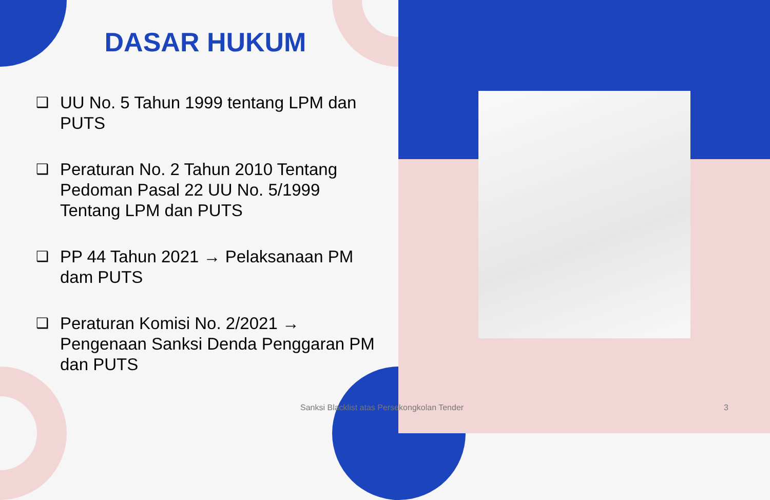DASAR HUKUM
❑ UU No. 5 Tahun 1999 tentang LPM dan PUTS
❑ Peraturan No. 2 Tahun 2010 Tentang Pedoman Pasal 22 UU No. 5/1999 Tentang LPM dan PUTS
❑ PP 44 Tahun 2021 → Pelaksanaan PM dam PUTS
❑ Peraturan Komisi No. 2/2021 → Pengenaan Sanksi Denda Penggaran PM dan PUTS
Sanksi Blacklist atas Persekongkolan Tender
3